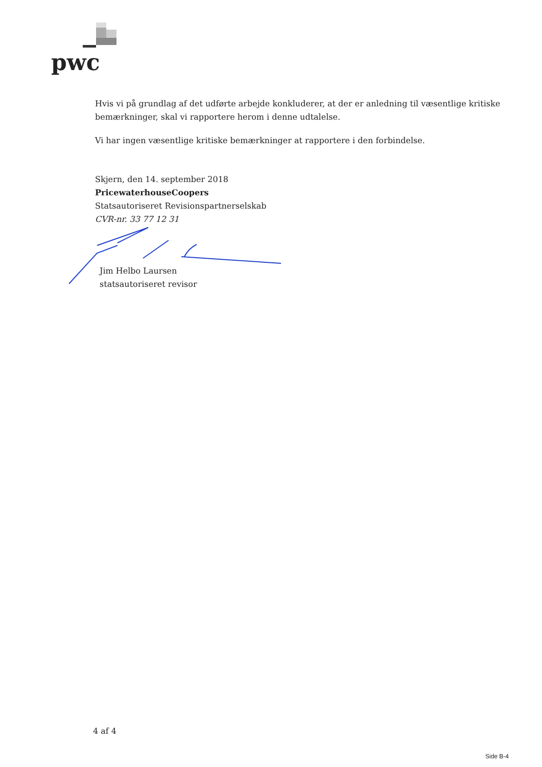pwc
Hvis vi på grundlag af det udførte arbejde konkluderer, at der er anledning til væsentlige kritiske bemærkninger, skal vi rapportere herom i denne udtalelse.
Vi har ingen væsentlige kritiske bemærkninger at rapportere i den forbindelse.
Skjern, den 14. september 2018
PricewaterhouseCoopers
Statsautoriseret Revisionspartnerselskab
CVR-nr. 33 77 12 31
Jim Helbo Laursen
statsautoriseret revisor
4 af 4
Side B-4